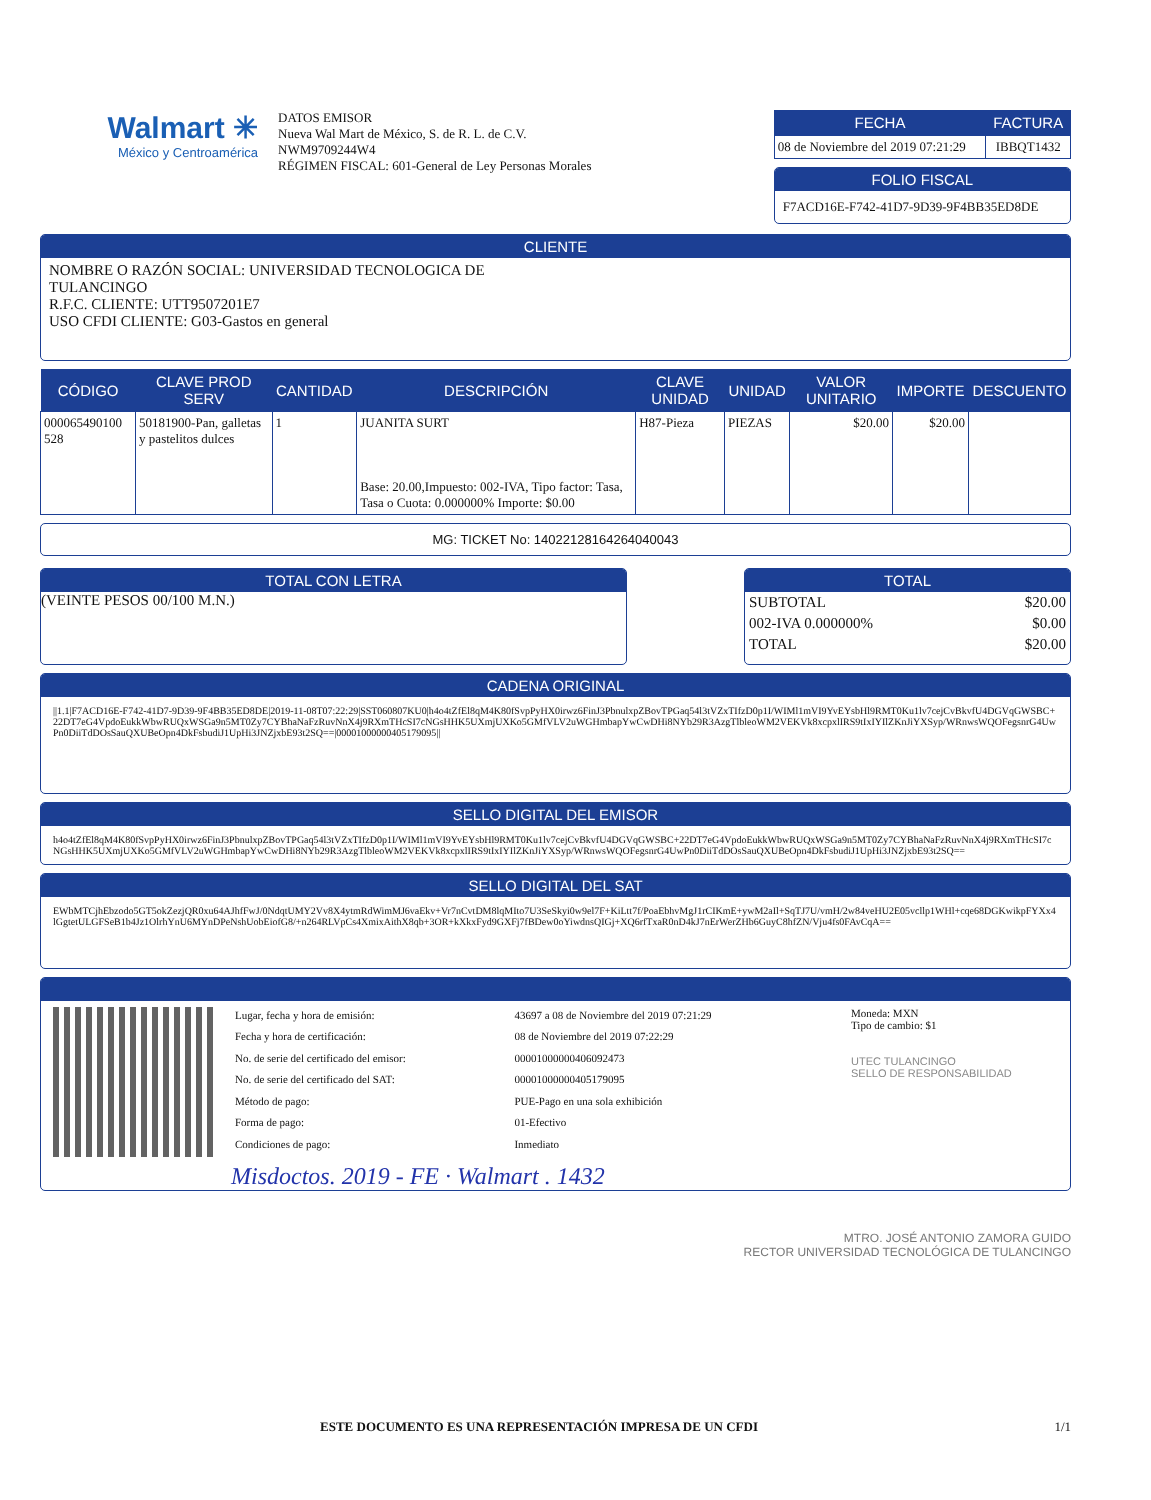Walmart ✳
México y Centroamérica
DATOS EMISOR
Nueva Wal Mart de México, S. de R. L. de C.V.
NWM9709244W4
RÉGIMEN FISCAL: 601-General de Ley Personas Morales
| FECHA | FACTURA |
| --- | --- |
| 08 de Noviembre del 2019 07:21:29 | IBBQT1432 |
FOLIO FISCAL
F7ACD16E-F742-41D7-9D39-9F4BB35ED8DE
CLIENTE
NOMBRE O RAZÓN SOCIAL: UNIVERSIDAD TECNOLOGICA DE
TULANCINGO
R.F.C. CLIENTE: UTT9507201E7
USO CFDI CLIENTE: G03-Gastos en general
| CÓDIGO | CLAVE PROD SERV | CANTIDAD | DESCRIPCIÓN | CLAVE UNIDAD | UNIDAD | VALOR UNITARIO | IMPORTE | DESCUENTO |
| --- | --- | --- | --- | --- | --- | --- | --- | --- |
| 000065490100 528 | 50181900-Pan, galletas y pastelitos dulces | 1 | JUANITA SURT Base: 20.00,Impuesto: 002-IVA, Tipo factor: Tasa, Tasa o Cuota: 0.000000% Importe: $0.00 | H87-Pieza | PIEZAS | $20.00 | $20.00 | |
MG: TICKET No: 14022128164264040043
TOTAL CON LETRA
(VEINTE PESOS 00/100 M.N.)
TOTAL
| SUBTOTAL | $20.00 |
| 002-IVA 0.000000% | $0.00 |
| TOTAL | $20.00 |
CADENA ORIGINAL
||1.1|F7ACD16E-F742-41D7-9D39-9F4BB35ED8DE|2019-11-08T07:22:29|SST060807KU0|h4o4tZfEl8qM4K80fSvpPyHX0irwz6FinJ3PbnulxpZBovTPGaq54l3tVZxTIfzD0p1I/WIMl1mVI9YvEYsbHl9RMT0Ku1lv7cejCvBkvfU4DGVqGWSBC+22DT7eG4VpdoEukkWbwRUQxWSGa9n5MT0Zy7CYBhaNaFzRuvNnX4j9RXmTHcSI7cNGsHHK5UXmjUXKo5GMfVLV2uWGHmbapYwCwDHi8NYb29R3AzgTlbleoWM2VEKVk8xcpxlIRS9tIxIYIlZKnJiYXSyp/WRnwsWQOFegsnrG4UwPn0DiiTdDOsSauQXUBeOpn4DkFsbudiJ1UpHi3JNZjxbE93t2SQ==|00001000000405179095||
SELLO DIGITAL DEL EMISOR
h4o4tZfEl8qM4K80fSvpPyHX0irwz6FinJ3PbnulxpZBovTPGaq54l3tVZxTIfzD0p1I/WIMl1mVI9YvEYsbHl9RMT0Ku1lv7cejCvBkvfU4DGVqGWSBC+22DT7eG4VpdoEukkWbwRUQxWSGa9n5MT0Zy7CYBhaNaFzRuvNnX4j9RXmTHcSI7cNGsHHK5UXmjUXKo5GMfVLV2uWGHmbapYwCwDHi8NYb29R3AzgTlbleoWM2VEKVk8xcpxlIRS9tIxIYIlZKnJiYXSyp/WRnwsWQOFegsnrG4UwPn0DiiTdDOsSauQXUBeOpn4DkFsbudiJ1UpHi3JNZjxbE93t2SQ==
SELLO DIGITAL DEL SAT
EWbMTCjhEbzodo5GT5okZezjQR0xu64AJhfFwJ/0NdqtUMY2Vv8X4ytmRdWimMJ6vaEkv+Vr7nCvtDM8lqMIto7U3SeSkyi0w9el7F+KiLtt7f/PoaEbhvMgJ1rCIKmE+ywM2aIl+SqTJ7U/vmH/2w84veHU2E05vcllp1WHl+cqe68DGKwikpFYXx4lGgtetULGFSeB1b4Jz1OlrhYnU6MYnDPeNshUobEiofG8/+n264RLVpCs4XmixAithX8qb+3OR+kXkxFyd9GXFj7fBDew0oYiwdnsQIGj+XQ6rfTxaR0nD4kJ7nErWerZHb6GuyC8hfZN/Vju4fs0FAvCqA==
| Lugar, fecha y hora de emisión: | 43697 a 08 de Noviembre del 2019 07:21:29 |
| Fecha y hora de certificación: | 08 de Noviembre del 2019 07:22:29 |
| No. de serie del certificado del emisor: | 00001000000406092473 |
| No. de serie del certificado del SAT: | 00001000000405179095 |
| Método de pago: | PUE-Pago en una sola exhibición |
| Forma de pago: | 01-Efectivo |
| Condiciones de pago: | Inmediato |
Moneda: MXN
Tipo de cambio: $1
UTEC TULANCINGO
SELLO DE RESPONSABILIDAD
Misdoctos. 2019 - FE · Walmart . 1432
MTRO. JOSÉ ANTONIO ZAMORA GUIDO
RECTOR UNIVERSIDAD TECNOLÓGICA DE TULANCINGO
ESTE DOCUMENTO ES UNA REPRESENTACIÓN IMPRESA DE UN CFDI 1/1